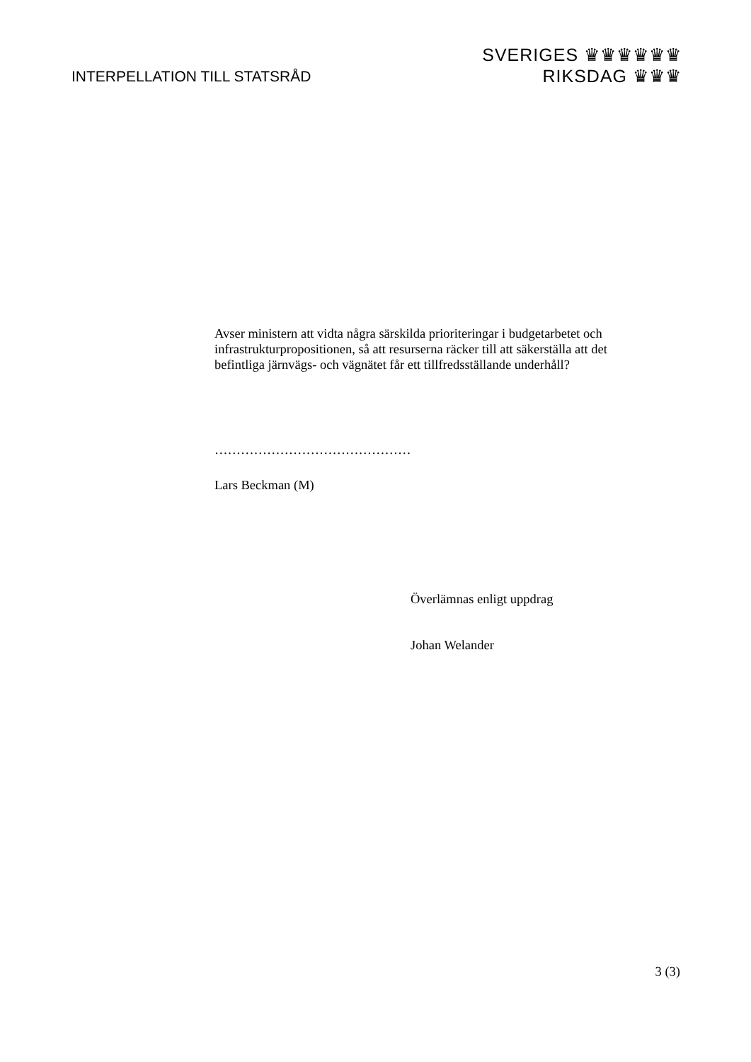INTERPELLATION TILL STATSRÅD
SVERIGES ♛♛♛♛♛♛
RIKSDAG ♛♛♛
Avser ministern att vidta några särskilda prioriteringar i budgetarbetet och infrastrukturpropositionen, så att resurserna räcker till att säkerställa att det befintliga järnvägs- och vägnätet får ett tillfredsställande underhåll?
………………………………………
Lars Beckman (M)
Överlämnas enligt uppdrag
Johan Welander
3 (3)